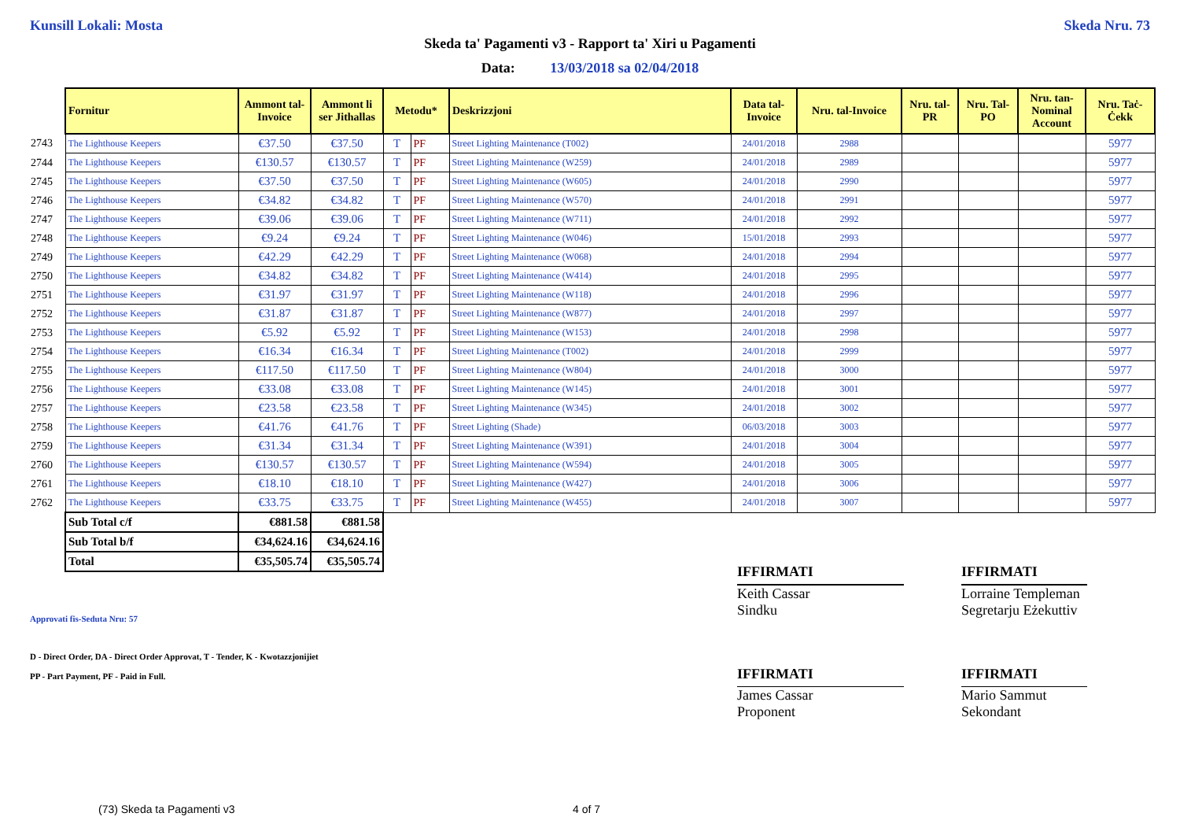Kunsill Lokali: Mosta Skeda Nru. 73
Skeda ta' Pagamenti v3 - Rapport ta' Xiri u Pagamenti
Data: 13/03/2018 sa 02/04/2018
| | Fornitur | Ammont tal-Invoice | Ammont li ser Jithallas | Metodu* | | Deskrizzjoni | Data tal-Invoice | Nru. tal-Invoice | Nru. tal-PR | Nru. Tal-PO | Nru. tan-Nominal Account | Nru. Taċ-Ċekk |
| 2743 | The Lighthouse Keepers | €37.50 | €37.50 | T | PF | Street Lighting Maintenance (T002) | 24/01/2018 | 2988 | | | | 5977 |
| 2744 | The Lighthouse Keepers | €130.57 | €130.57 | T | PF | Street Lighting Maintenance (W259) | 24/01/2018 | 2989 | | | | 5977 |
| 2745 | The Lighthouse Keepers | €37.50 | €37.50 | T | PF | Street Lighting Maintenance (W605) | 24/01/2018 | 2990 | | | | 5977 |
| 2746 | The Lighthouse Keepers | €34.82 | €34.82 | T | PF | Street Lighting Maintenance (W570) | 24/01/2018 | 2991 | | | | 5977 |
| 2747 | The Lighthouse Keepers | €39.06 | €39.06 | T | PF | Street Lighting Maintenance (W711) | 24/01/2018 | 2992 | | | | 5977 |
| 2748 | The Lighthouse Keepers | €9.24 | €9.24 | T | PF | Street Lighting Maintenance (W046) | 15/01/2018 | 2993 | | | | 5977 |
| 2749 | The Lighthouse Keepers | €42.29 | €42.29 | T | PF | Street Lighting Maintenance (W068) | 24/01/2018 | 2994 | | | | 5977 |
| 2750 | The Lighthouse Keepers | €34.82 | €34.82 | T | PF | Street Lighting Maintenance (W414) | 24/01/2018 | 2995 | | | | 5977 |
| 2751 | The Lighthouse Keepers | €31.97 | €31.97 | T | PF | Street Lighting Maintenance (W118) | 24/01/2018 | 2996 | | | | 5977 |
| 2752 | The Lighthouse Keepers | €31.87 | €31.87 | T | PF | Street Lighting Maintenance (W877) | 24/01/2018 | 2997 | | | | 5977 |
| 2753 | The Lighthouse Keepers | €5.92 | €5.92 | T | PF | Street Lighting Maintenance (W153) | 24/01/2018 | 2998 | | | | 5977 |
| 2754 | The Lighthouse Keepers | €16.34 | €16.34 | T | PF | Street Lighting Maintenance (T002) | 24/01/2018 | 2999 | | | | 5977 |
| 2755 | The Lighthouse Keepers | €117.50 | €117.50 | T | PF | Street Lighting Maintenance (W804) | 24/01/2018 | 3000 | | | | 5977 |
| 2756 | The Lighthouse Keepers | €33.08 | €33.08 | T | PF | Street Lighting Maintenance (W145) | 24/01/2018 | 3001 | | | | 5977 |
| 2757 | The Lighthouse Keepers | €23.58 | €23.58 | T | PF | Street Lighting Maintenance (W345) | 24/01/2018 | 3002 | | | | 5977 |
| 2758 | The Lighthouse Keepers | €41.76 | €41.76 | T | PF | Street Lighting (Shade) | 06/03/2018 | 3003 | | | | 5977 |
| 2759 | The Lighthouse Keepers | €31.34 | €31.34 | T | PF | Street Lighting Maintenance (W391) | 24/01/2018 | 3004 | | | | 5977 |
| 2760 | The Lighthouse Keepers | €130.57 | €130.57 | T | PF | Street Lighting Maintenance (W594) | 24/01/2018 | 3005 | | | | 5977 |
| 2761 | The Lighthouse Keepers | €18.10 | €18.10 | T | PF | Street Lighting Maintenance (W427) | 24/01/2018 | 3006 | | | | 5977 |
| 2762 | The Lighthouse Keepers | €33.75 | €33.75 | T | PF | Street Lighting Maintenance (W455) | 24/01/2018 | 3007 | | | | 5977 |
| | Sub Total c/f | €881.58 | €881.58 | | | | | | | | | |
| | Sub Total b/f | €34,624.16 | €34,624.16 | | | | | | | | | |
| | Total | €35,505.74 | €35,505.74 | | | | | | | | | |
Approvati fis-Seduta Nru: 57
D - Direct Order, DA - Direct Order Approvat, T - Tender, K - Kwotazzjonijiet
PP - Part Payment, PF - Paid in Full.
IFFIRMATI
Keith Cassar
Sindku
IFFIRMATI
Lorraine Templeman
Segretarju Eżekuttiv
IFFIRMATI
James Cassar
Proponent
IFFIRMATI
Mario Sammut
Sekondant
(73) Skeda ta Pagamenti v3 4 of 7